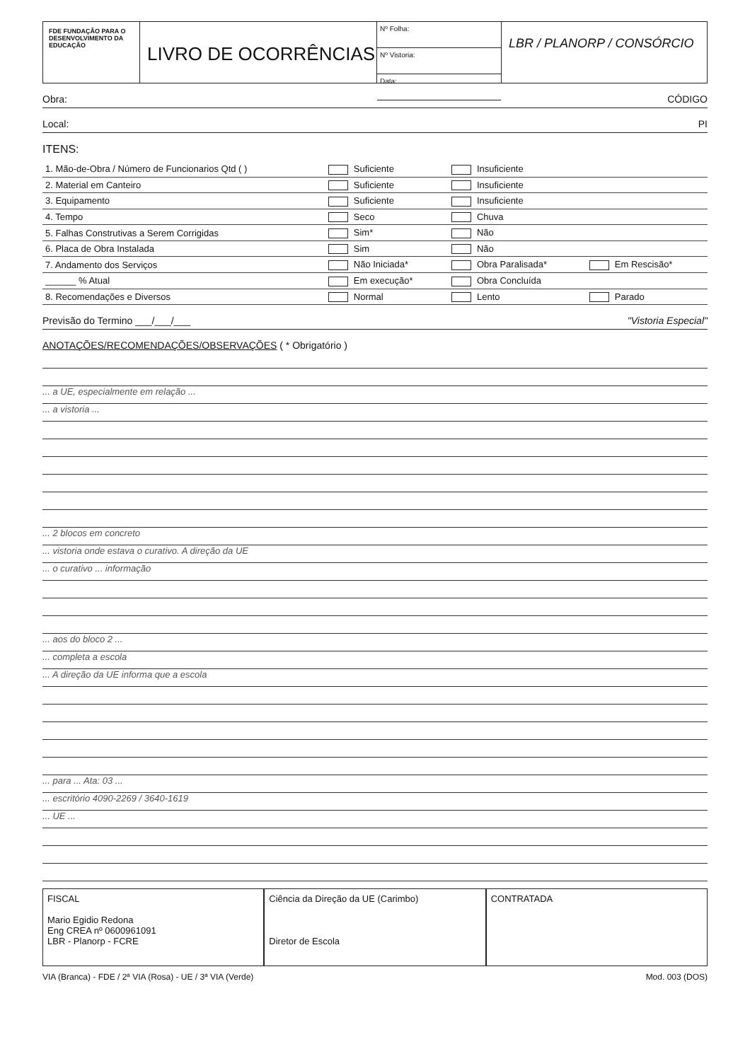FDE FUNDAÇÃO PARA O DESENVOLVIMENTO DA EDUCAÇÃO
LIVRO DE OCORRÊNCIAS
Nº Folha:
Nº Vistoria:
Data:
LBR / PLANORP / CONSÓRCIO
Obra: CÓDIGO
Local: PI
ITENS:
| 1. Mão-de-Obra / Número de Funcionarios Qtd ( ) | Suficiente | Insuficiente | |
| 2. Material em Canteiro | Suficiente | Insuficiente | |
| 3. Equipamento | Suficiente | Insuficiente | |
| 4. Tempo | Seco | Chuva | |
| 5. Falhas Construtivas a Serem Corrigidas | Sim* | Não | |
| 6. Placa de Obra Instalada | Sim | Não | |
| 7. Andamento dos Serviços | Não Iniciada* | Obra Paralisada* | Em Rescisão* |
| ______ % Atual | Em execução* | Obra Concluída | |
| 8. Recomendações e Diversos | Normal | Lento | Parado |
Previsão do Termino ___/___/___ "Vistoria Especial"
ANOTAÇÕES/RECOMENDAÇÕES/OBSERVAÇÕES ( * Obrigatório )
... a UE, especialmente em relação ...
... a vistoria ...
... 2 blocos em concreto
... vistoria onde estava o curativo. A direção da UE
... o curativo ... informação
... aos do bloco 2 ...
... completa a escola
... A direção da UE informa que a escola
... para ... Ata: 03 ...
... escritório 4090-2269 / 3640-1619
... UE ...
FISCAL
Mario Egidio Redona
Eng CREA nº 0600961091
LBR - Planorp - FCRE
Ciência da Direção da UE (Carimbo)
Diretor de Escola
CONTRATADA
VIA (Branca) - FDE / 2ª VIA (Rosa) - UE / 3ª VIA (Verde) Mod. 003 (DOS)